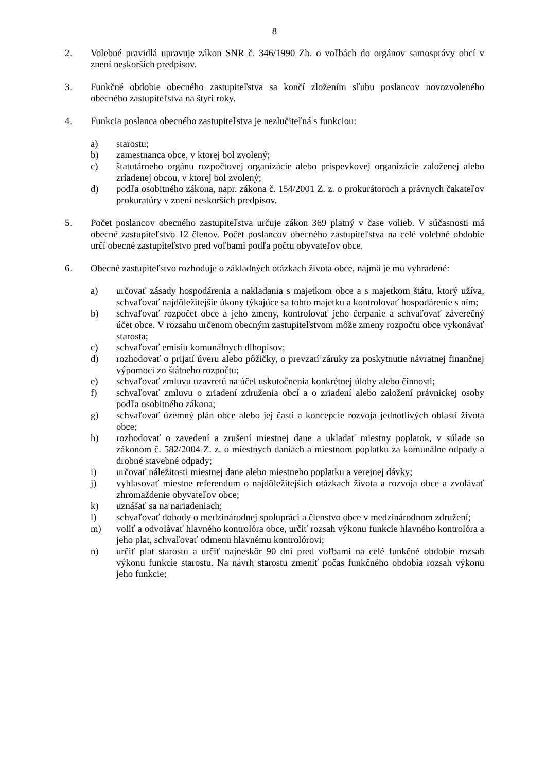8
2. Volebné pravidlá upravuje zákon SNR č. 346/1990 Zb. o voľbách do orgánov samosprávy obcí v znení neskorších predpisov.
3. Funkčné obdobie obecného zastupiteľstva sa končí zložením sľubu poslancov novozvoleného obecného zastupiteľstva na štyri roky.
4. Funkcia poslanca obecného zastupiteľstva je nezlučiteľná s funkciou:
a) starostu;
b) zamestnanca obce, v ktorej bol zvolený;
c) štatutárneho orgánu rozpočtovej organizácie alebo príspevkovej organizácie založenej alebo zriadenej obcou, v ktorej bol zvolený;
d) podľa osobitného zákona, napr. zákona č. 154/2001 Z. z. o prokurátoroch a právnych čakateľov prokuratúry v znení neskorších predpisov.
5. Počet poslancov obecného zastupiteľstva určuje zákon 369 platný v čase volieb. V súčasnosti má obecné zastupiteľstvo 12 členov. Počet poslancov obecného zastupiteľstva na celé volebné obdobie určí obecné zastupiteľstvo pred voľbami podľa počtu obyvateľov obce.
6. Obecné zastupiteľstvo rozhoduje o základných otázkach života obce, najmä je mu vyhradené:
a) určovať zásady hospodárenia a nakladania s majetkom obce a s majetkom štátu, ktorý užíva, schvaľovať najdôležitejšie úkony týkajúce sa tohto majetku a kontrolovať hospodárenie s ním;
b) schvaľovať rozpočet obce a jeho zmeny, kontrolovať jeho čerpanie a schvaľovať záverečný účet obce. V rozsahu určenom obecným zastupiteľstvom môže zmeny rozpočtu obce vykonávať starosta;
c) schvaľovať emisiu komunálnych dlhopisov;
d) rozhodovať o prijatí úveru alebo pôžičky, o prevzatí záruky za poskytnutie návratnej finančnej výpomoci zo štátneho rozpočtu;
e) schvaľovať zmluvu uzavretú na účel uskutočnenia konkrétnej úlohy alebo činnosti;
f) schvaľovať zmluvu o zriadení združenia obcí a o zriadení alebo založení právnickej osoby podľa osobitného zákona;
g) schvaľovať územný plán obce alebo jej časti a koncepcie rozvoja jednotlivých oblastí života obce;
h) rozhodovať o zavedení a zrušení miestnej dane a ukladať miestny poplatok, v súlade so zákonom č. 582/2004 Z. z. o miestnych daniach a miestnom poplatku za komunálne odpady a drobné stavebné odpady;
i) určovať náležitosti miestnej dane alebo miestneho poplatku a verejnej dávky;
j) vyhlasovať miestne referendum o najdôležitejších otázkach života a rozvoja obce a zvolávať zhromaždenie obyvateľov obce;
k) uznášať sa na nariadeniach;
l) schvaľovať dohody o medzinárodnej spolupráci a členstvo obce v medzinárodnom združení;
m) voliť a odvolávať hlavného kontrolóra obce, určiť rozsah výkonu funkcie hlavného kontrolóra a jeho plat, schvaľovať odmenu hlavnému kontrolórovi;
n) určiť plat starostu a určiť najneskôr 90 dní pred voľbami na celé funkčné obdobie rozsah výkonu funkcie starostu. Na návrh starostu zmeniť počas funkčného obdobia rozsah výkonu jeho funkcie;